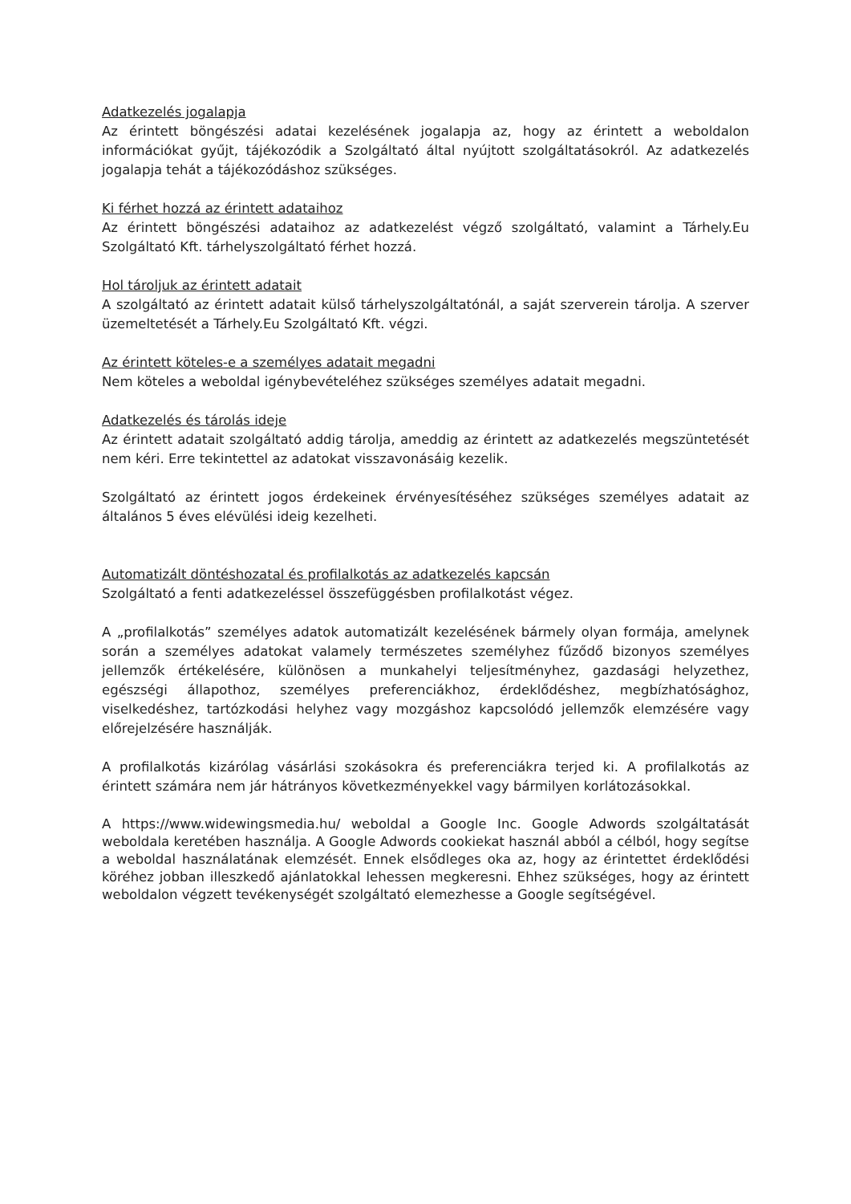Adatkezelés jogalapja
Az érintett böngészési adatai kezelésének jogalapja az, hogy az érintett a weboldalon információkat gyűjt, tájékozódik a Szolgáltató által nyújtott szolgáltatásokról. Az adatkezelés jogalapja tehát a tájékozódáshoz szükséges.
Ki férhet hozzá az érintett adataihoz
Az érintett böngészési adataihoz az adatkezelést végző szolgáltató, valamint a Tárhely.Eu Szolgáltató Kft. tárhelyszolgáltató férhet hozzá.
Hol tároljuk az érintett adatait
A szolgáltató az érintett adatait külső tárhelyszolgáltatónál, a saját szerverein tárolja. A szerver üzemeltetését a Tárhely.Eu Szolgáltató Kft. végzi.
Az érintett köteles-e a személyes adatait megadni
Nem köteles a weboldal igénybevételéhez szükséges személyes adatait megadni.
Adatkezelés és tárolás ideje
Az érintett adatait szolgáltató addig tárolja, ameddig az érintett az adatkezelés megszüntetését nem kéri. Erre tekintettel az adatokat visszavonásáig kezelik.
Szolgáltató az érintett jogos érdekeinek érvényesítéséhez szükséges személyes adatait az általános 5 éves elévülési ideig kezelheti.
Automatizált döntéshozatal és profilalkotás az adatkezelés kapcsán
Szolgáltató a fenti adatkezeléssel összefüggésben profilalkotást végez.
A „profilalkotás” személyes adatok automatizált kezelésének bármely olyan formája, amelynek során a személyes adatokat valamely természetes személyhez fűződő bizonyos személyes jellemzők értékelésére, különösen a munkahelyi teljesítményhez, gazdasági helyzethez, egészségi állapothoz, személyes preferenciákhoz, érdeklődéshez, megbízhatósághoz, viselkedéshez, tartózkodási helyhez vagy mozgáshoz kapcsolódó jellemzők elemzésére vagy előrejelzésére használják.
A profilalkotás kizárólag vásárlási szokásokra és preferenciákra terjed ki. A profilalkotás az érintett számára nem jár hátrányos következményekkel vagy bármilyen korlátozásokkal.
A https://www.widewingsmedia.hu/ weboldal a Google Inc. Google Adwords szolgáltatását weboldala keretében használja. A Google Adwords cookiekat használ abból a célból, hogy segítse a weboldal használatának elemzését. Ennek elsődleges oka az, hogy az érintettet érdeklődési köréhez jobban illeszkedő ajánlatokkal lehessen megkeresni. Ehhez szükséges, hogy az érintett weboldalon végzett tevékenységét szolgáltató elemezhesse a Google segítségével.